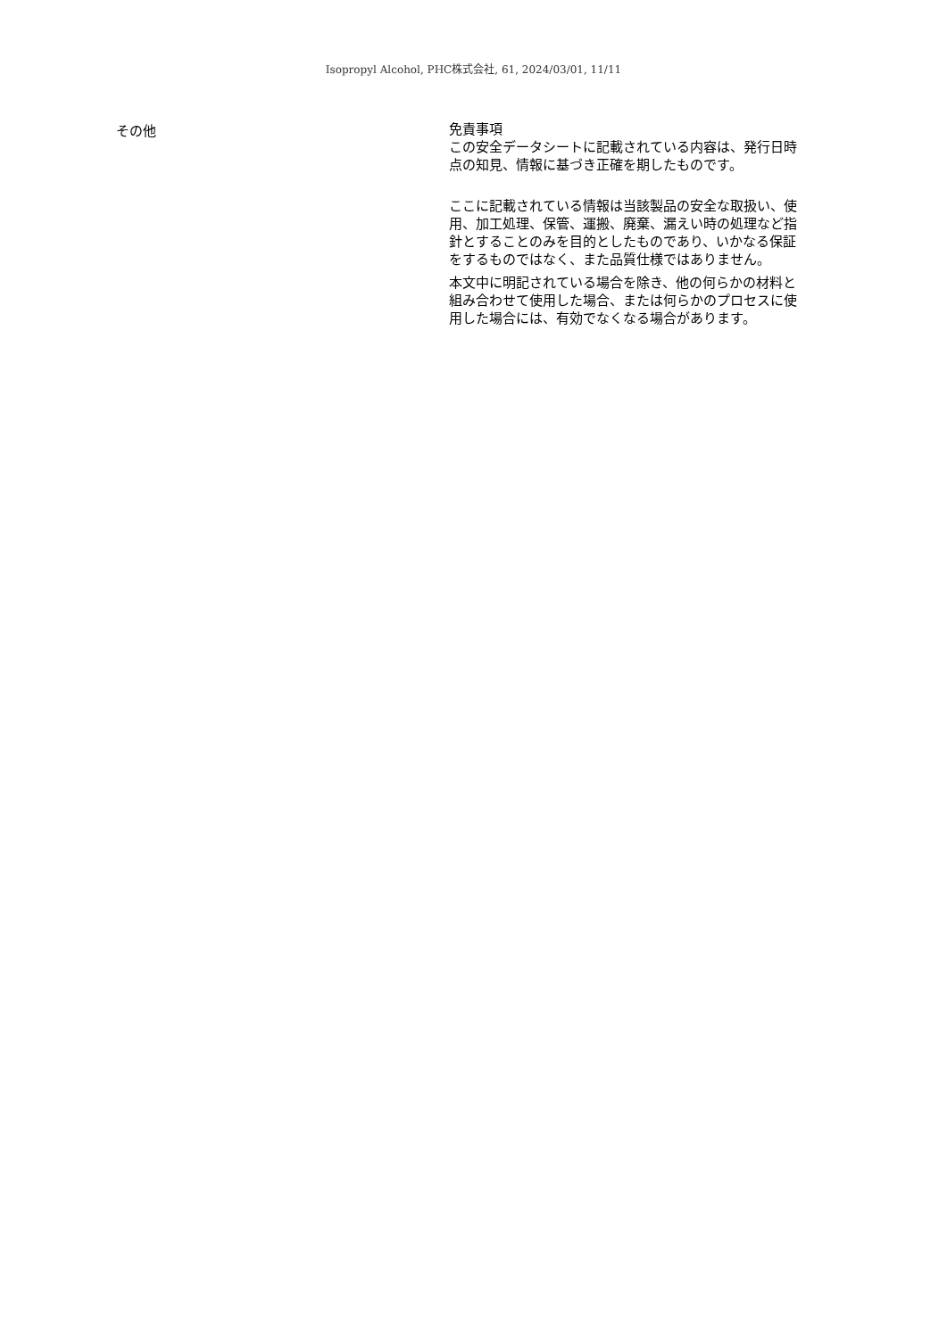Isopropyl Alcohol, PHC株式会社, 61, 2024/03/01, 11/11
その他
免責事項
この安全データシートに記載されている内容は、発行日時点の知見、情報に基づき正確を期したものです。
ここに記載されている情報は当該製品の安全な取扱い、使用、加工処理、保管、運搬、廃棄、漏えい時の処理など指針とすることのみを目的としたものであり、いかなる保証をするものではなく、また品質仕様ではありません。
本文中に明記されている場合を除き、他の何らかの材料と組み合わせて使用した場合、または何らかのプロセスに使用した場合には、有効でなくなる場合があります。